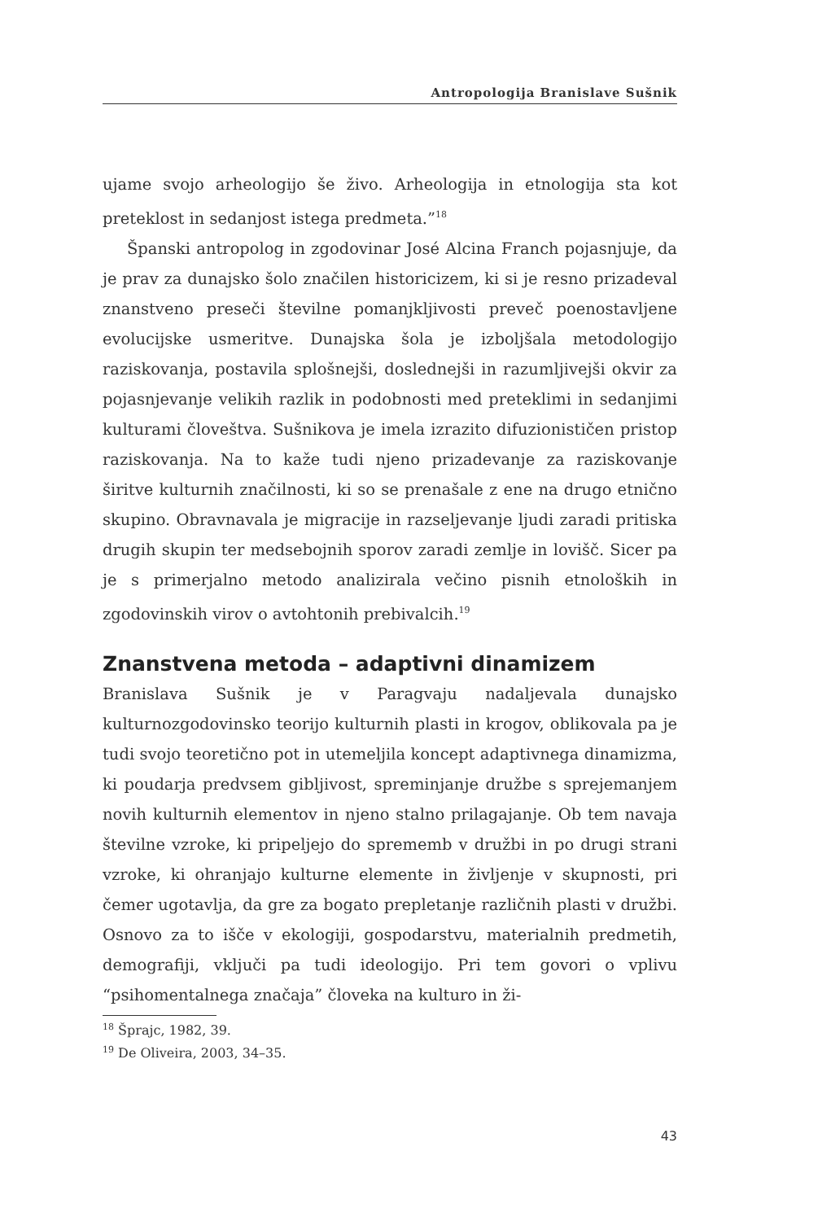Antropologija Branislave Sušnik
ujame svojo arheologijo še živo. Arheologija in etnologija sta kot preteklost in sedanjost istega predmeta.”<sup>18</sup>
Španski antropolog in zgodovinar José Alcina Franch pojasnjuje, da je prav za dunajsko šolo značilen historicizem, ki si je resno prizadeval znanstveno preseči številne pomanjkljivosti preveč poenostavljene evolucijske usmeritve. Dunajska šola je izboljšala metodologijo raziskovanja, postavila splošnejši, doslednejši in razumljivejši okvir za pojasnjevanje velikih razlik in podobnosti med preteklimi in sedanjimi kulturami človeštva. Sušnikova je imela izrazito difuzionističen pristop raziskovanja. Na to kaže tudi njeno prizadevanje za raziskovanje širitve kulturnih značilnosti, ki so se prenašale z ene na drugo etnično skupino. Obravnavala je migracije in razseljevanje ljudi zaradi pritiska drugih skupin ter medsebojnih sporov zaradi zemlje in lovišč. Sicer pa je s primerjalno metodo analizirala večino pisnih etnoloških in zgodovinskih virov o avtohtonih prebivalcih.<sup>19</sup>
Znanstvena metoda – adaptivni dinamizem
Branislava Sušnik je v Paragvaju nadaljevala dunajsko kulturnozgodovinsko teorijo kulturnih plasti in krogov, oblikovala pa je tudi svojo teoretično pot in utemeljila koncept adaptivnega dinamizma, ki poudarja predvsem gibljivost, spreminjanje družbe s sprejemanjem novih kulturnih elementov in njeno stalno prilagajanje. Ob tem navaja številne vzroke, ki pripeljejo do sprememb v družbi in po drugi strani vzroke, ki ohranjajo kulturne elemente in življenje v skupnosti, pri čemer ugotavlja, da gre za bogato prepletanje različnih plasti v družbi. Osnovo za to išče v ekologiji, gospodarstvu, materialnih predmetih, demografiji, vključi pa tudi ideologijo. Pri tem govori o vplivu “psihomentalnega značaja” človeka na kulturo in ži-
<sup>18</sup> Šprajc, 1982, 39.
<sup>19</sup> De Oliveira, 2003, 34–35.
43